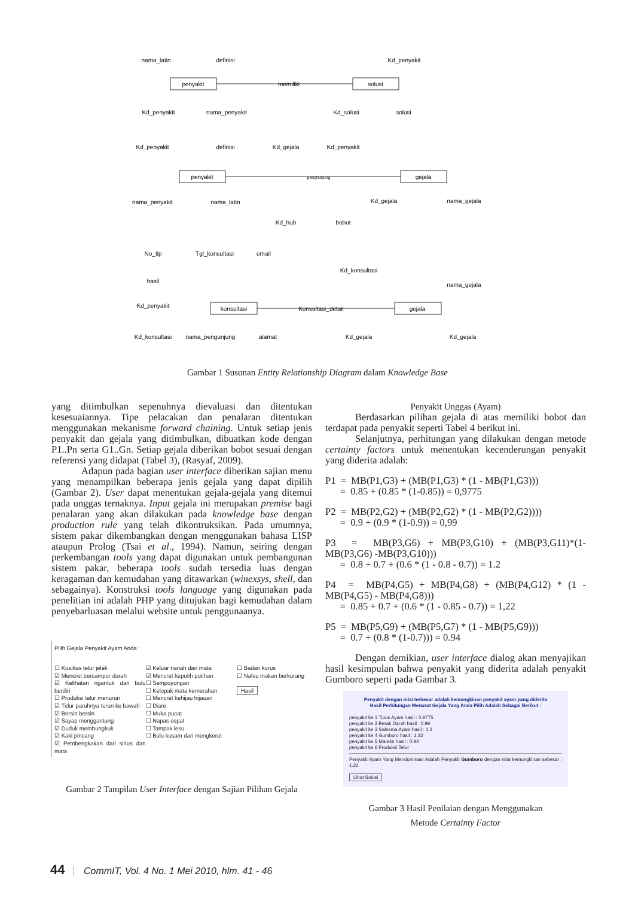penyakit
memiliki
solusi
penyakit
penghubung
gejala
konsultasi
Konsultasi_detail
gejala
nama_latin
definisi
Kd_penyakit
Kd_penyakit
nama_penyakit
Kd_solusi
solusi
Kd_penyakit
definisi
Kd_gejala
Kd_penyakit
nama_penyakit
nama_latin
Kd_gejala
nama_gejala
Kd_hub
bobot
No_tlp
Tgl_konsultasi
email
hasil
Kd_konsultasi
nama_gejala
Kd_penyakit
Kd_konsultasi
nama_pengunjung
alamat
Kd_gejala
Kd_gejala
Gambar 1 Susunan Entity Relationship Diagram dalam Knowledge Base
yang ditimbulkan sepenuhnya dievaluasi dan ditentukan kesesuaiannya. Tipe pelacakan dan penalaran ditentukan menggunakan mekanisme forward chaining. Untuk setiap jenis penyakit dan gejala yang ditimbulkan, dibuatkan kode dengan P1..Pn serta G1..Gn. Setiap gejala diberikan bobot sesuai dengan referensi yang didapat (Tabel 3), (Rasyaf, 2009).
Adapun pada bagian user interface diberikan sajian menu yang menampilkan beberapa jenis gejala yang dapat dipilih (Gambar 2). User dapat menentukan gejala-gejala yang ditemui pada unggas ternaknya. Input gejala ini merupakan premise bagi penalaran yang akan dilakukan pada knowledge base dengan production rule yang telah dikontruksikan. Pada umumnya, sistem pakar dikembangkan dengan menggunakan bahasa LISP ataupun Prolog (Tsai et al., 1994). Namun, seiring dengan perkembangan tools yang dapat digunakan untuk pembangunan sistem pakar, beberapa tools sudah tersedia luas dengan keragaman dan kemudahan yang ditawarkan (winexsys, shell, dan sebagainya). Konstruksi tools language yang digunakan pada penelitian ini adalah PHP yang ditujukan bagi kemudahan dalam penyebarluasan melalui website untuk penggunaanya.
Pilih Gejala Penyakit Ayam Anda :
☐ Kualitas telur jelek
☑ Mencret bercampur darah
☑ Kelihatan ngantuk dan bulu berdiri
☐ Produksi telur menurun
☑ Tidur paruhnya turun ke bawah
☑ Bersin bersin
☑ Sayap menggantung
☑ Duduk membungkuk
☑ Kaki pincang
☑ Pembengkakan dari sinus dan mata
☑ Keluar nanah dari mata
☑ Mencret keputih putihan
☐ Sempoyongan
☐ Kelopak mata kemerahan
☐ Mencret kehijau hijauan
☐ Diare
☐ Muka pucat
☐ Napas cepat
☐ Tampak lesu
☐ Bulu kusam dan mengkerut
☐ Badan kurus
☐ Nafsu makan berkurang
Hasil
Gambar 2 Tampilan User Interface dengan Sajian Pilihan Gejala
Penyakit Unggas (Ayam)
Berdasarkan pilihan gejala di atas memiliki bobot dan terdapat pada penyakit seperti Tabel 4 berikut ini.
Selanjutnya, perhitungan yang dilakukan dengan metode certainty factors untuk menentukan kecenderungan penyakit yang diderita adalah:
P1 = MB(P1,G3) + (MB(P1,G3) * (1 - MB(P1,G3)))
= 0.85 + (0.85 * (1-0.85)) = 0,9775
P2 = MB(P2,G2) + (MB(P2,G2) * (1 - MB(P2,G2))))
= 0.9 + (0.9 * (1-0.9)) = 0,99
P3 = MB(P3,G6) + MB(P3,G10) + (MB(P3,G11)*(1-MB(P3,G6) -MB(P3,G10)))
= 0.8 + 0.7 + (0.6 * (1 - 0.8 - 0.7)) = 1.2
P4 = MB(P4,G5) + MB(P4,G8) + (MB(P4,G12) * (1 - MB(P4,G5) - MB(P4,G8)))
= 0.85 + 0.7 + (0.6 * (1 - 0.85 - 0.7)) = 1,22
P5 = MB(P5,G9) + (MB(P5,G7) * (1 - MB(P5,G9)))
= 0.7 + (0.8 * (1-0.7))) = 0.94
Dengan demikian, user interface dialog akan menyajikan hasil kesimpulan bahwa penyakit yang diderita adalah penyakit Gumboro seperti pada Gambar 3.
Penyakit dengan nilai terbesar adalah kemungkinan penyakit ayam yang diderita
Hasil Perhitungan Menurut Gejala Yang Anda Pilih Adalah Sebagai Berikut :
penyakit ke 1 Tipus Ayam hasil : 0.9775
penyakit ke 2 Berak Darah hasil : 0.99
penyakit ke 3 Salesma Ayam hasil : 1.2
penyakit ke 4 Gumboro hasil : 1.22
penyakit ke 5 Mareks hasil : 0.94
penyakit ke 6 Produksi Telur
Penyakit Ayam Yang Mendominasi Adalah Penyakit Gumboro dengan nilai kemungkinan sebesar : 1.22
Lihat Solusi
Gambar 3 Hasil Penilaian dengan Menggunakan
Metode Certainty Factor
44 CommIT, Vol. 4 No. 1 Mei 2010, hlm. 41 - 46